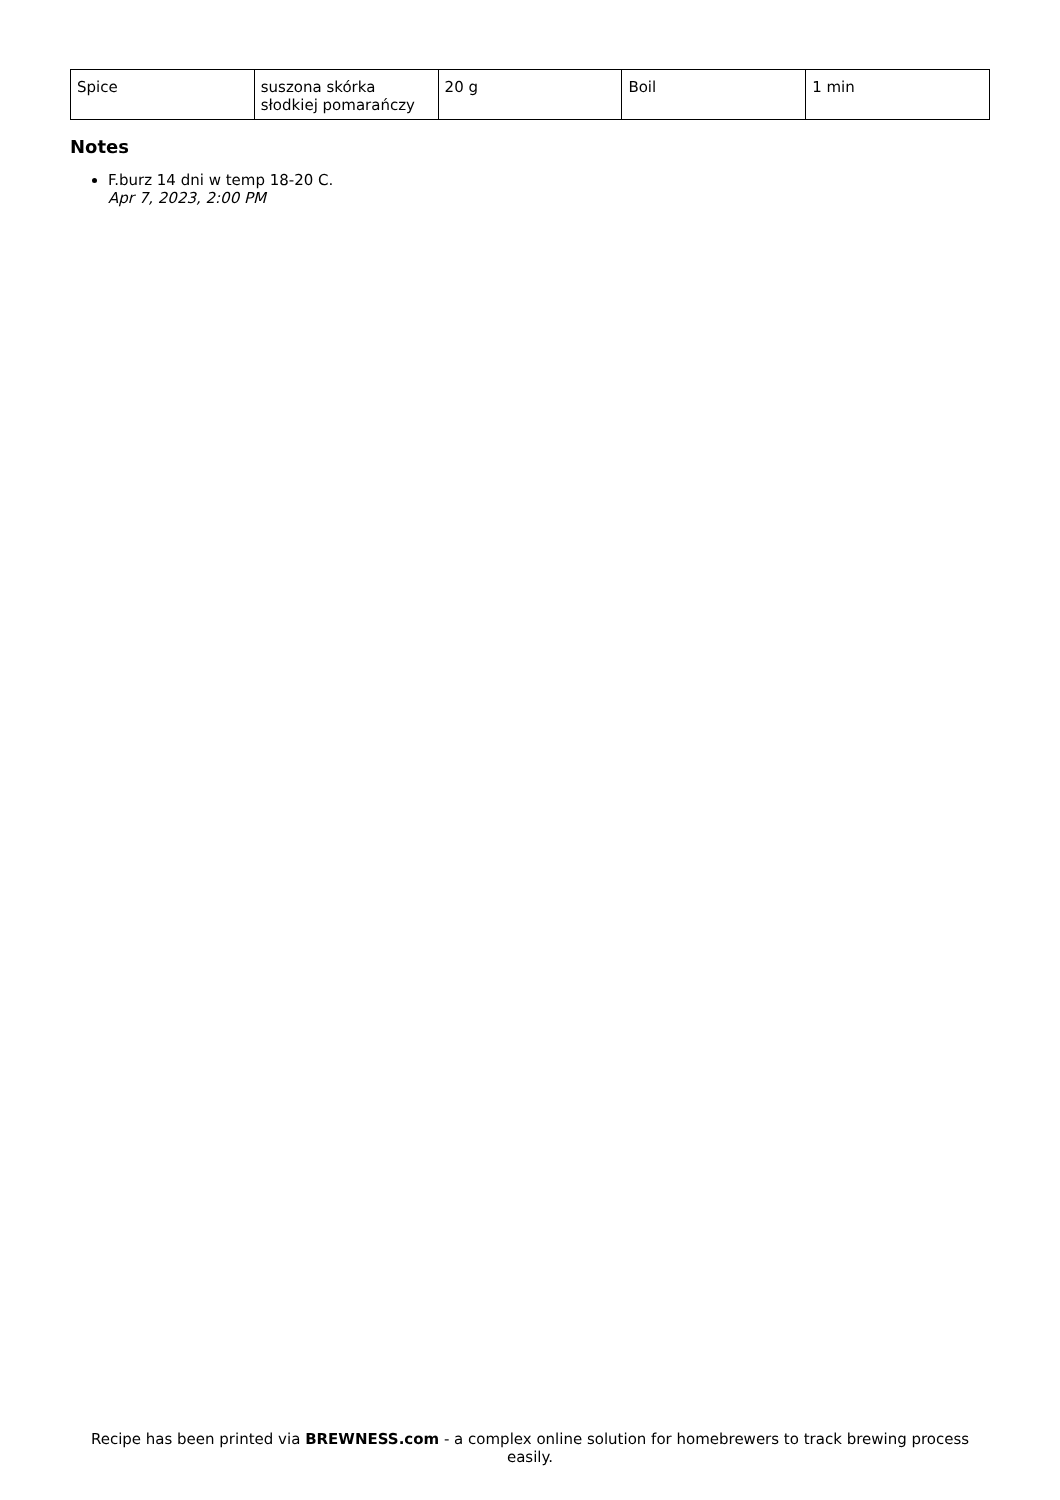| Spice | suszona skórka słodkiej pomarańczy | 20 g | Boil | 1 min |
Notes
F.burz 14 dni w temp 18-20 C.
Apr 7, 2023, 2:00 PM
Recipe has been printed via BREWNESS.com - a complex online solution for homebrewers to track brewing process easily.